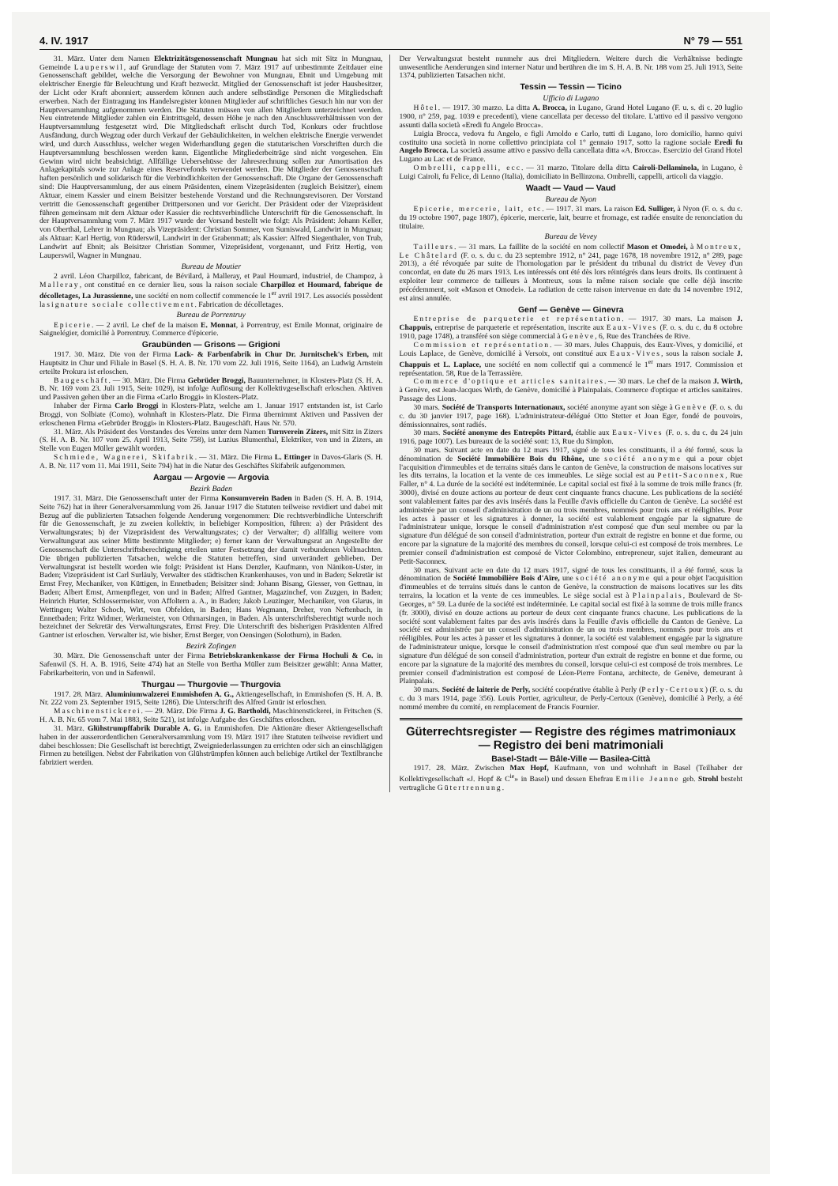4. IV. 1917 N° 79 — 551
31. März. Unter dem Namen Elektrizitätsgenossenschaft Mungnau hat sich mit Sitz in Mungnau, Gemeinde Lauperswil, auf Grundlage der Statuten vom 7. März 1917 auf unbestimmte Zeitdauer eine Genossenschaft gebildet, welche die Versorgung der Bewohner von Mungnau, Ebnit und Umgebung mit elektrischer Energie für Beleuchtung und Kraft bezweckt. Mitglied der Genossenschaft ist jeder Hausbesitzer, der Licht oder Kraft abonniert; ausserdem können auch andere selbständige Personen die Mitgliedschaft erwerben. Nach der Eintragung ins Handelsregister können Mitglieder auf schriftliches Gesuch hin nur von der Hauptversammlung aufgenommen werden. Die Statuten müssen von allen Mitgliedern unterzeichnet werden. Neu eintretende Mitglieder zahlen ein Eintrittsgeld, dessen Höhe je nach den Anschlussverhältnissen von der Hauptversammlung festgesetzt wird. Die Mitgliedschaft erlischt durch Tod, Konkurs oder fruchtlose Ausfändung, durch Wegzug oder durch Verkauf der Gebäulichkeiten, in welchen elektrische Energie verwendet wird, und durch Ausschluss, welcher wegen Widerhandlung gegen die statutarischen Vorschriften durch die Hauptversammlung beschlossen werden kann. Eigentliche Mitgliederbeiträge sind nicht vorgesehen. Ein Gewinn wird nicht beabsichtigt. Allfällige Uebersehüsse der Jahresrechnung sollen zur Amortisation des Anlagekapitals sowie zur Anlage eines Reservefonds verwendet werden. Die Mitglieder der Genossenschaft haften persönlich und solidarisch für die Verbindlichkeiten der Genossenschaft. Die Organe der Genossenschaft sind: Die Hauptversammlung, der aus einem Präsidenten, einem Vizepräsidenten (zugleich Beisitzer), einem Aktuar, einem Kassier und einem Beisitzer bestehende Vorstand und die Rechnungsrevisoren. Der Vorstand vertritt die Genossenschaft gegenüber Drittpersonen und vor Gericht. Der Präsident oder der Vizepräsident führen gemeinsam mit dem Aktuar oder Kassier die rechtsverbindliche Unterschrift für die Genossenschaft. In der Hauptversammlung vom 7. März 1917 wurde der Vorsand bestellt wie folgt: Als Präsident: Johann Keller, von Oberthal, Lehrer in Mungnau; als Vizepräsident: Christian Sommer, von Sumiswald, Landwirt in Mungnau; als Aktuar: Karl Hertig, von Rüderswil, Landwirt in der Grabenmatt; als Kassier: Alfred Siegenthaler, von Trub, Landwirt auf Ebnit; als Beisitzer Christian Sommer, Vizepräsident, vorgenannt, und Fritz Hertig, von Lauperswil, Wagner in Mungnau.
Bureau de Moutier
2 avril. Léon Charpilloz, fabricant, de Bévilard, à Malleray, et Paul Houmard, industriel, de Champoz, à Malleray, ont constitué en ce dernier lieu, sous la raison sociale Charpilloz et Houmard, fabrique de décolletages, La Jurassienne, une société en nom collectif commencée le 1<sup>er</sup> avril 1917. Les associés possèdent la signature sociale collectivement. Fabrication de décolletages.
Bureau de Porrentruy
Epicerie. — 2 avril. Le chef de la maison E. Monnat, à Porrentruy, est Emile Monnat, originaire de Saignelégier, domicilié à Porrentruy. Commerce d'épicerie.
Graubünden — Grisons — Grigioni
1917. 30. März. Die von der Firma Lack- & Farbenfabrik in Chur Dr. Jurnitschek's Erben, mit Hauptsitz in Chur und Filiale in Basel (S. H. A. B. Nr. 170 vom 22. Juli 1916, Seite 1164), an Ludwig Arnstein erteilte Prokura ist erloschen.
Baugeschäft. — 30. März. Die Firma Gebrüder Broggi, Bauunternehmer, in Klosters-Platz (S. H. A. B. Nr. 169 vom 23. Juli 1915, Seite 1029), ist infolge Auflösung der Kollektivgesellschaft erloschen. Aktiven und Passiven gehen über an die Firma «Carlo Broggi» in Klosters-Platz.
Inhaber der Firma Carlo Broggi in Klosters-Platz, welche am 1. Januar 1917 entstanden ist, ist Carlo Broggi, von Solbiate (Como), wohnhaft in Klosters-Platz. Die Firma übernimmt Aktiven und Passiven der erloschenen Firma «Gebrüder Broggi» in Klosters-Platz. Baugeschäft. Haus Nr. 570.
31. März. Als Präsident des Vorstandes des Vereins unter dem Namen Turnverein Zizers, mit Sitz in Zizers (S. H. A. B. Nr. 107 vom 25. April 1913, Seite 758), ist Luzius Blumenthal, Elektriker, von und in Zizers, an Stelle von Eugen Müller gewählt worden.
Schmiede, Wagnerei, Skifabrik. — 31. März. Die Firma L. Ettinger in Davos-Glaris (S. H. A. B. Nr. 117 vom 11. Mai 1911, Seite 794) hat in die Natur des Geschäftes Skifabrik aufgenommen.
Aargau — Argovie — Argovia
Bezirk Baden
1917. 31. März. Die Genossenschaft unter der Firma Konsumverein Baden in Baden (S. H. A. B. 1914, Seite 762) hat in ihrer Generalversammlung vom 26. Januar 1917 die Statuten teilweise revidiert und dabei mit Bezug auf die publizierten Tatsachen folgende Aenderung vorgenommen: Die rechtsverbindliche Unterschrift für die Genossenschaft, je zu zweien kollektiv, in beliebiger Komposition, führen: a) der Präsident des Verwaltungsrates; b) der Vizepräsident des Verwaltungsrates; c) der Verwalter; d) allfällig weitere vom Verwaltungsrat aus seiner Mitte bestimmte Mitglieder; e) ferner kann der Verwaltungsrat an Angestellte der Genossenschaft die Unterschriftsberechtigung erteilen unter Festsetzung der damit verbundenen Vollmachten. Die übrigen publizierten Tatsachen, welche die Statuten betreffen, sind unverändert geblieben. Der Verwaltungsrat ist bestellt worden wie folgt: Präsident ist Hans Denzler, Kaufmann, von Nänikon-Uster, in Baden; Vizepräsident ist Carl Surläuly, Verwalter des städtischen Krankenhauses, von und in Baden; Sekretär ist Ernst Frey, Mechaniker, von Küttigen, in Ennetbaden; Beisitzer sind: Johann Bisang, Giesser, von Gettnau, in Baden; Albert Ernst, Armenpfleger, von und in Baden; Alfred Gantner, Magazinchef, von Zuzgen, in Baden; Heinrich Hurter, Schlossermeister, von Affoltern a. A., in Baden; Jakob Leuzinger, Mechaniker, von Glarus, in Wettingen; Walter Schoch, Wirt, von Obfelden, in Baden; Hans Wegmann, Dreher, von Neftenbach, in Ennetbaden; Fritz Widmer, Werkmeister, von Othmarsingen, in Baden. Als unterschriftsberechtigt wurde noch bezeichnet der Sekretär des Verwaltungsrates, Ernst Frey. Die Unterschrift des bisherigen Präsidenten Alfred Gantner ist erloschen. Verwalter ist, wie bisher, Ernst Berger, von Oensingen (Solothurn), in Baden.
Bezirk Zofingen
30. März. Die Genossenschaft unter der Firma Betriebskrankenkasse der Firma Hochuli & Co. in Safenwil (S. H. A. B. 1916, Seite 474) hat an Stelle von Bertha Müller zum Beisitzer gewählt: Anna Matter, Fabrikarbeiterin, von und in Safenwil.
Thurgau — Thurgovie — Thurgovia
1917. 28. März. Aluminiumwalzerei Emmishofen A. G., Aktiengesellschaft, in Emmishofen (S. H. A. B. Nr. 222 vom 23. September 1915, Seite 1286). Die Unterschrift des Alfred Gmür ist erloschen.
Maschinenstickerei. — 29. März. Die Firma J. G. Bartholdi, Maschinenstickerei, in Fritschen (S. H. A. B. Nr. 65 vom 7. Mai 1883, Seite 521), ist infolge Aufgabe des Geschäftes erloschen.
31. März. Glühstrumpffabrik Durable A. G. in Emmishofen. Die Aktionäre dieser Aktiengesellschaft haben in der ausserordentlichen Generalversammlung vom 19. März 1917 ihre Statuten teilweise revidiert und dabei beschlossen: Die Gesellschaft ist berechtigt, Zweigniederlassungen zu errichten oder sich an einschlägigen Firmen zu beteiligen. Nebst der Fabrikation von Glühstrümpfen können auch beliebige Artikel der Textilbranche fabriziert werden.
Der Verwaltungsrat besteht nunmehr aus drei Mitgliedern. Weitere durch die Verhältnisse bedingte unwesentliche Aenderungen sind interner Natur und berühren die im S. H. A. B. Nr. 188 vom 25. Juli 1913, Seite 1374, publizierten Tatsachen nicht.
Tessin — Tessin — Ticino
Ufficio di Lugano
Hôtel. — 1917. 30 marzo. La ditta A. Brocca, in Lugano, Grand Hotel Lugano (F. u. s. di c. 20 luglio 1900, n° 259, pag. 1039 e precedenti), viene cancellata per decesso del titolare. L'attivo ed il passivo vengono assunti dalla società «Eredi fu Angelo Brocca».
Luigia Brocca, vedova fu Angelo, e figli Arnoldo e Carlo, tutti di Lugano, loro domicilio, hanno quivi costituito una società in nome collettivo principiata col 1° gennaio 1917, sotto la ragione sociale Eredi fu Angelo Brocca. La società assume attivo e passivo della cancellata ditta «A. Brocca». Esercizio del Grand Hotel Lugano au Lac et de France.
Ombrelli, cappelli, ecc. — 31 marzo. Titolare della ditta Cairoli-Dellaminola, in Lugano, è Luigi Cairoli, fu Felice, di Lenno (Italia), domiciliato in Bellinzona. Ombrelli, cappelli, articoli da viaggio.
Waadt — Vaud — Vaud
Bureau de Nyon
Epicerie, mercerie, lait, etc. — 1917. 31 mars. La raison Ed. Sulliger, à Nyon (F. o. s. du c. du 19 octobre 1907, page 1807), épicerie, mercerie, lait, beurre et fromage, est radiée ensuite de renonciation du titulaire.
Bureau de Vevey
Tailleurs. — 31 mars. La faillite de la société en nom collectif Mason et Omodei, à Montreux, Le Châtelard (F. o. s. du c. du 23 septembre 1912, n° 241, page 1678, 18 novembre 1912, n° 289, page 2013), a été révoquée par suite de l'homologation par le président du tribunal du district de Vevey d'un concordat, en date du 26 mars 1913. Les intéressés ont été dès lors réintégrés dans leurs droits. Ils continuent à exploiter leur commerce de tailleurs à Montreux, sous la même raison sociale que celle déjà inscrite précédemment, soit «Mason et Omodei». La radiation de cette raison intervenue en date du 14 novembre 1912, est ainsi annulée.
Genf — Genève — Ginevra
Entreprise de parqueterie et représentation. — 1917. 30 mars. La maison J. Chappuis, entreprise de parqueterie et représentation, inscrite aux Eaux-Vives (F. o. s. du c. du 8 octobre 1910, page 1748), a transféré son siège commercial à Genève, 6, Rue des Tranchées de Rive.
Commission et représentation. — 30 mars. Jules Chappuis, des Eaux-Vives, y domicilié, et Louis Laplace, de Genève, domicilié à Versoix, ont constitué aux Eaux-Vives, sous la raison sociale J. Chappuis et L. Laplace, une société en nom collectif qui a commencé le 1<sup>er</sup> mars 1917. Commission et représentation. 58, Rue de la Terrassière.
Commerce d'optique et articles sanitaires. — 30 mars. Le chef de la maison J. Wirth, à Genève, est Jean-Jacques Wirth, de Genève, domicilié à Plainpalais. Commerce d'optique et articles sanitaires. Passage des Lions.
30 mars. Société de Transports Internationaux, société anonyme ayant son siège à Genève (F. o. s. du c. du 30 janvier 1917, page 168). L'administrateur-délégué Otto Stetter et Joan Eger, fondé de pouvoirs, démissionnaires, sont radiés.
30 mars. Société anonyme des Entrepôts Pittard, établie aux Eaux-Vives (F. o. s. du c. du 24 juin 1916, page 1007). Les bureaux de la société sont: 13, Rue du Simplon.
30 mars. Suivant acte en date du 12 mars 1917, signé de tous les constituants, il a été formé, sous la dénomination de Société Immobilière Bois du Rhône, une société anonyme qui a pour objet l'acquisition d'immeubles et de terrains situés dans le canton de Genève, la construction de maisons locatives sur les dits terrains, la location et la vente de ces immeubles. Le siège social est au Petit-Saconnex, Rue Faller, n° 4. La durée de la société est indéterminée. Le capital social est fixé à la somme de trois mille francs (fr. 3000), divisé en douze actions au porteur de deux cent cinquante francs chacune. Les publications de la société sont valablement faites par des avis insérés dans la Feuille d'avis officielle du Canton de Genève. La société est administrée par un conseil d'administration de un ou trois membres, nommés pour trois ans et rééligibles. Pour les actes à passer et les signatures à donner, la société est valablement engagée par la signature de l'administrateur unique, lorsque le conseil d'administration n'est composé que d'un seul membre ou par la signature d'un délégué de son conseil d'administration, porteur d'un extrait de registre en bonne et due forme, ou encore par la signature de la majorité des membres du conseil, lorsque celui-ci est composé de trois membres. Le premier conseil d'administration est composé de Victor Colombino, entrepreneur, sujet italien, demeurant au Petit-Saconnex.
30 mars. Suivant acte en date du 12 mars 1917, signé de tous les constituants, il a été formé, sous la dénomination de Société Immobilière Bois d'Aïre, une société anonyme qui a pour objet l'acquisition d'immeubles et de terrains situés dans le canton de Genève, la construction de maisons locatives sur les dits terrains, la location et la vente de ces immeubles. Le siège social est à Plainpalais, Boulevard de St-Georges, n° 59. La durée de la société est indéterminée. Le capital social est fixé à la somme de trois mille francs (fr. 3000), divisé en douze actions au porteur de deux cent cinquante francs chacune. Les publications de la société sont valablement faites par des avis insérés dans la Feuille d'avis officielle du Canton de Genève. La société est administrée par un conseil d'administration de un ou trois membres, nommés pour trois ans et rééligibles. Pour les actes à passer et les signatures à donner, la société est valablement engagée par la signature de l'administrateur unique, lorsque le conseil d'administration n'est composé que d'un seul membre ou par la signature d'un délégué de son conseil d'administration, porteur d'un extrait de registre en bonne et due forme, ou encore par la signature de la majorité des membres du conseil, lorsque celui-ci est composé de trois membres. Le premier conseil d'administration est composé de Léon-Pierre Fontana, architecte, de Genève, demeurant à Plainpalais.
30 mars. Société de laiterie de Perly, société coopérative établie à Perly (Perly-Certoux) (F. o. s. du c. du 3 mars 1914, page 356). Louis Portier, agriculteur, de Perly-Certoux (Genève), domicilié à Perly, a été nommé membre du comité, en remplacement de Francis Fournier.
Güterrechtsregister — Registre des régimes matrimoniaux — Registro dei beni matrimoniali
Basel-Stadt — Bâle-Ville — Basilea-Città
1917. 28. März. Zwischen Max Hopf, Kaufmann, von und wohnhaft in Basel (Teilhaber der Kollektivgesellschaft «J. Hopf & C<sup>ie</sup>» in Basel) und dessen Ehefrau Emilie Jeanne geb. Strohl besteht vertragliche Gütertrennung.